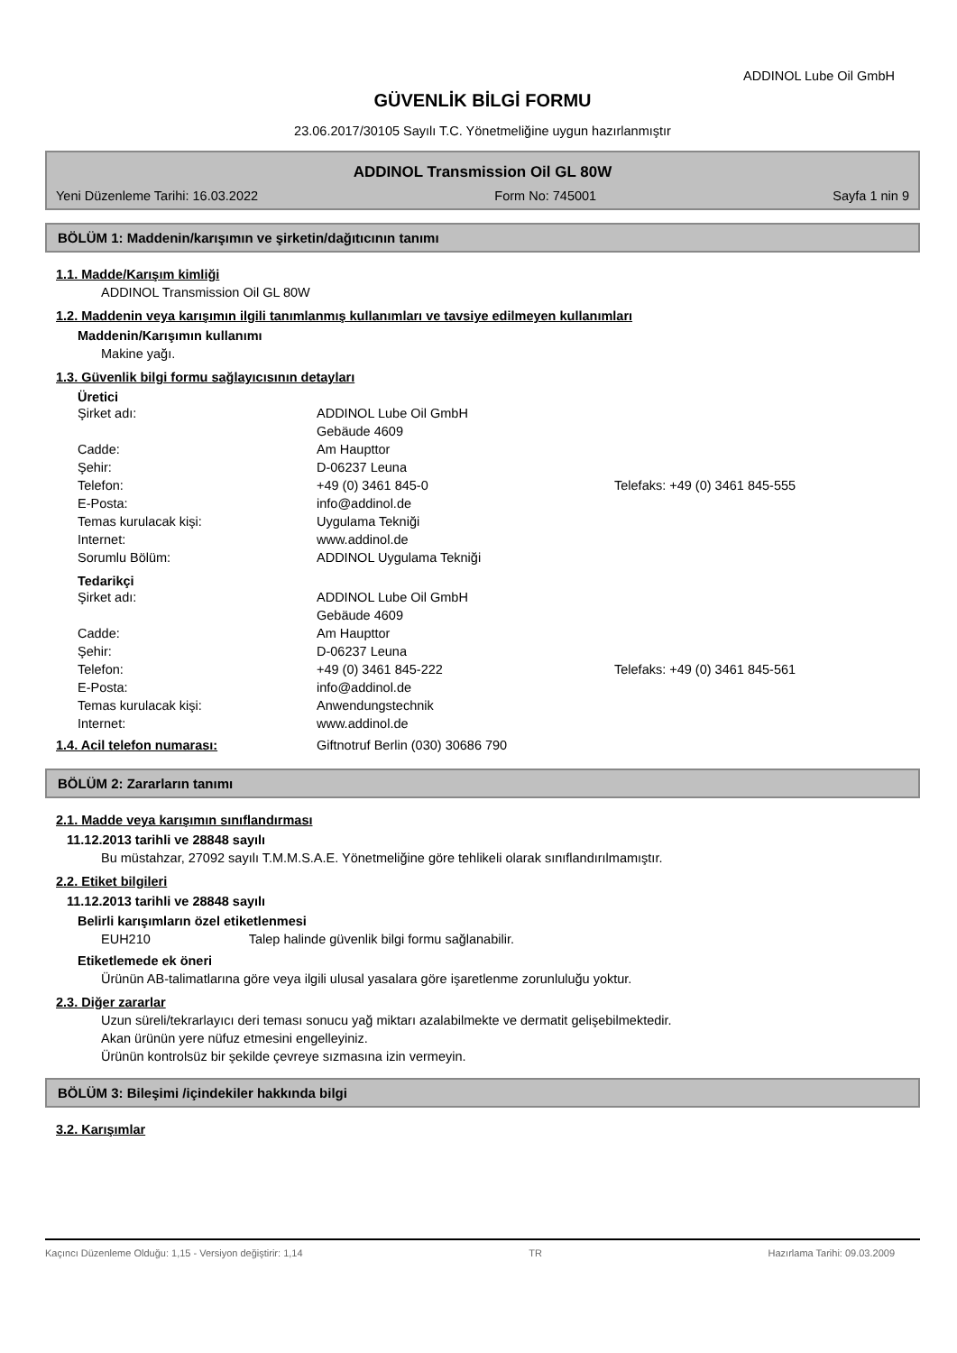ADDINOL Lube Oil GmbH
GÜVENLİK BİLGİ FORMU
23.06.2017/30105 Sayılı T.C. Yönetmeliğine uygun hazırlanmıştır
ADDINOL Transmission Oil GL 80W
Yeni Düzenleme Tarihi: 16.03.2022 Form No: 745001 Sayfa 1 nin 9
BÖLÜM 1: Maddenin/karışımın ve şirketin/dağıtıcının tanımı
1.1. Madde/Karışım kimliği
ADDINOL Transmission Oil GL 80W
1.2. Maddenin veya karışımın ilgili tanımlanmış kullanımları ve tavsiye edilmeyen kullanımları
Maddenin/Karışımın kullanımı
Makine yağı.
1.3. Güvenlik bilgi formu sağlayıcısının detayları
Üretici
| Şirket adı: | ADDINOL Lube Oil GmbH | |
| | Gebäude 4609 | |
| Cadde: | Am Haupttor | |
| Şehir: | D-06237 Leuna | |
| Telefon: | +49 (0) 3461 845-0 | Telefaks: +49 (0) 3461 845-555 |
| E-Posta: | info@addinol.de | |
| Temas kurulacak kişi: | Uygulama Tekniği | |
| Internet: | www.addinol.de | |
| Sorumlu Bölüm: | ADDINOL Uygulama Tekniği | |
Tedarikçi
| Şirket adı: | ADDINOL Lube Oil GmbH | |
| | Gebäude 4609 | |
| Cadde: | Am Haupttor | |
| Şehir: | D-06237 Leuna | |
| Telefon: | +49 (0) 3461 845-222 | Telefaks: +49 (0) 3461 845-561 |
| E-Posta: | info@addinol.de | |
| Temas kurulacak kişi: | Anwendungstechnik | |
| Internet: | www.addinol.de | |
| 1.4. Acil telefon numarası: | Giftnotruf Berlin (030) 30686 790 |
BÖLÜM 2: Zararların tanımı
2.1. Madde veya karışımın sınıflandırması
11.12.2013 tarihli ve 28848 sayılı
Bu müstahzar, 27092 sayılı T.M.M.S.A.E. Yönetmeliğine göre tehlikeli olarak sınıflandırılmamıştır.
2.2. Etiket bilgileri
11.12.2013 tarihli ve 28848 sayılı
Belirli karışımların özel etiketlenmesi
EUH210 Talep halinde güvenlik bilgi formu sağlanabilir.
Etiketlemede ek öneri
Ürünün AB-talimatlarına göre veya ilgili ulusal yasalara göre işaretlenme zorunluluğu yoktur.
2.3. Diğer zararlar
Uzun süreli/tekrarlayıcı deri teması sonucu yağ miktarı azalabilmekte ve dermatit gelişebilmektedir.
Akan ürünün yere nüfuz etmesini engelleyiniz.
Ürünün kontrolsüz bir şekilde çevreye sızmasına izin vermeyin.
BÖLÜM 3: Bileşimi /içindekiler hakkında bilgi
3.2. Karışımlar
Kaçıncı Düzenleme Olduğu: 1,15 - Versiyon değiştirir: 1,14 TR Hazırlama Tarihi: 09.03.2009